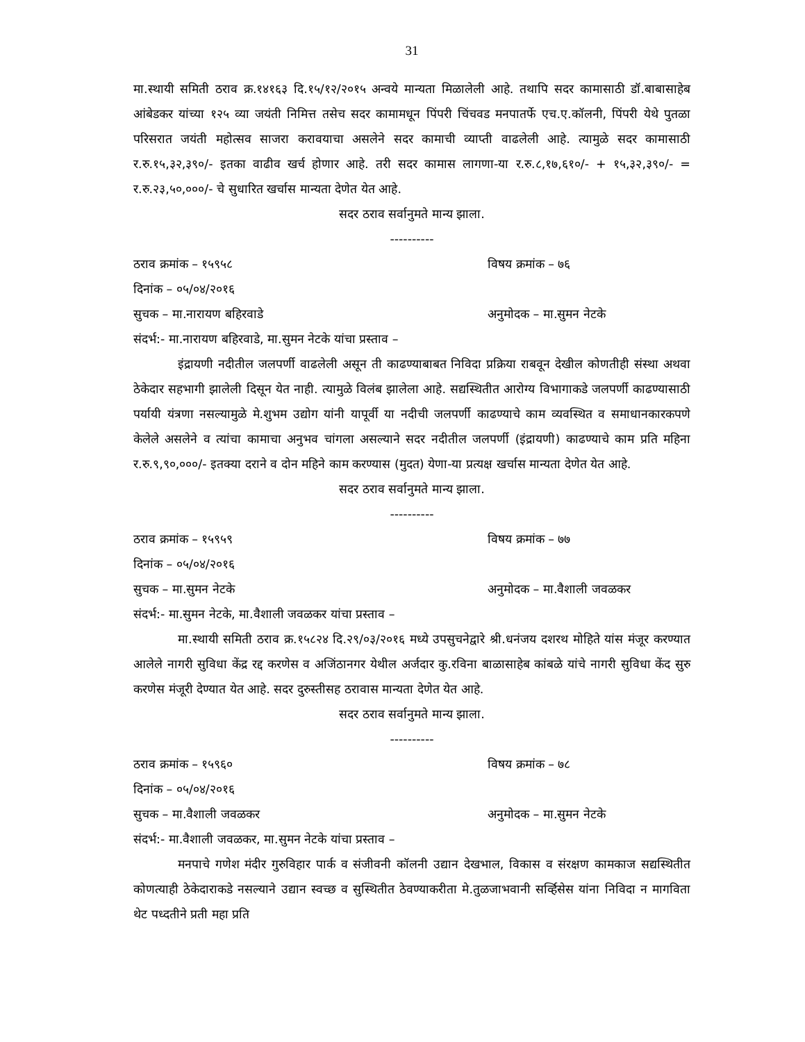31
मा.स्थायी समिती ठराव क्र.१४१६३ दि.१५/१२/२०१५ अन्वये मान्यता मिळालेली आहे. तथापि सदर कामासाठी डॉ.बाबासाहेब आंबेडकर यांच्या १२५ व्या जयंती निमित्त तसेच सदर कामामधून पिंपरी चिंचवड मनपातर्फे एच.ए.कॉलनी, पिंपरी येथे पुतळा परिसरात जयंती महोत्सव साजरा करावयाचा असलेने सदर कामाची व्याप्ती वाढलेली आहे. त्यामुळे सदर कामासाठी र.रु.१५,३२,३९०/- इतका वाढीव खर्च होणार आहे. तरी सदर कामास लागणा-या र.रु.८,१७,६१०/- + १५,३२,३९०/- = र.रु.२३,५०,०००/- चे सुधारित खर्चास मान्यता देणेत येत आहे.
सदर ठराव सर्वानुमते मान्य झाला.
----------
ठराव क्रमांक – १५९५८ विषय क्रमांक – ७६
दिनांक – ०५/०४/२०१६
सुचक – मा.नारायण बहिरवाडे अनुमोदक – मा.सुमन नेटके
संदर्भ:- मा.नारायण बहिरवाडे, मा.सुमन नेटके यांचा प्रस्ताव –
इंद्रायणी नदीतील जलपर्णी वाढलेली असून ती काढण्याबाबत निविदा प्रक्रिया राबवून देखील कोणतीही संस्था अथवा ठेकेदार सहभागी झालेली दिसून येत नाही. त्यामुळे विलंब झालेला आहे. सद्यस्थितीत आरोग्य विभागाकडे जलपर्णी काढण्यासाठी पर्यायी यंत्रणा नसल्यामुळे मे.शुभम उद्योग यांनी यापूर्वी या नदीची जलपर्णी काढण्याचे काम व्यवस्थित व समाधानकारकपणे केलेले असलेने व त्यांचा कामाचा अनुभव चांगला असल्याने सदर नदीतील जलपर्णी (इंद्रायणी) काढण्याचे काम प्रति महिना र.रु.९,९०,०००/- इतक्या दराने व दोन महिने काम करण्यास (मुदत) येणा-या प्रत्यक्ष खर्चास मान्यता देणेत येत आहे.
सदर ठराव सर्वानुमते मान्य झाला.
----------
ठराव क्रमांक – १५९५९ विषय क्रमांक – ७७
दिनांक – ०५/०४/२०१६
सुचक – मा.सुमन नेटके अनुमोदक – मा.वैशाली जवळकर
संदर्भ:- मा.सुमन नेटके, मा.वैशाली जवळकर यांचा प्रस्ताव –
मा.स्थायी समिती ठराव क्र.१५८२४ दि.२९/०३/२०१६ मध्ये उपसुचनेद्वारे श्री.धनंजय दशरथ मोहिते यांस मंजूर करण्यात आलेले नागरी सुविधा केंद्र रद्द करणेस व अजिंठानगर येथील अर्जदार कु.रविना बाळासाहेब कांबळे यांचे नागरी सुविधा केंद सुरु करणेस मंजूरी देण्यात येत आहे. सदर दुरुस्तीसह ठरावास मान्यता देणेत येत आहे.
सदर ठराव सर्वानुमते मान्य झाला.
----------
ठराव क्रमांक – १५९६० विषय क्रमांक – ७८
दिनांक – ०५/०४/२०१६
सुचक – मा.वैशाली जवळकर अनुमोदक – मा.सुमन नेटके
संदर्भ:- मा.वैशाली जवळकर, मा.सुमन नेटके यांचा प्रस्ताव –
मनपाचे गणेश मंदीर गुरुविहार पार्क व संजीवनी कॉलनी उद्यान देखभाल, विकास व संरक्षण कामकाज सद्यस्थितीत कोणत्याही ठेकेदाराकडे नसल्याने उद्यान स्वच्छ व सुस्थितीत ठेवण्याकरीता मे.तुळजाभवानी सर्व्हिसेस यांना निविदा न मागविता थेट पध्दतीने प्रती महा प्रति